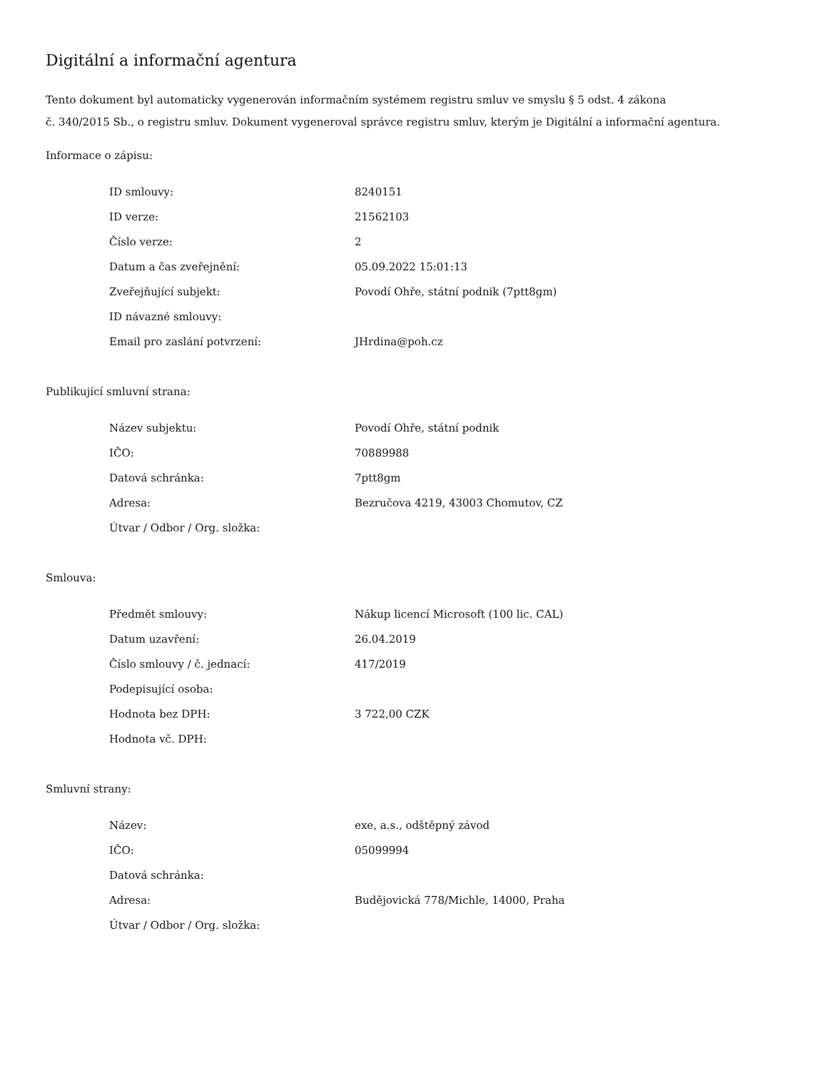Digitální a informační agentura
Tento dokument byl automaticky vygenerován informačním systémem registru smluv ve smyslu § 5 odst. 4 zákona
č. 340/2015 Sb., o registru smluv. Dokument vygeneroval správce registru smluv, kterým je Digitální a informační agentura.
Informace o zápisu:
| ID smlouvy: | 8240151 |
| ID verze: | 21562103 |
| Číslo verze: | 2 |
| Datum a čas zveřejnění: | 05.09.2022 15:01:13 |
| Zveřejňující subjekt: | Povodí Ohře, státní podnik (7ptt8gm) |
| ID návazné smlouvy: | |
| Email pro zaslání potvrzení: | JHrdina@poh.cz |
Publikující smluvní strana:
| Název subjektu: | Povodí Ohře, státní podnik |
| IČO: | 70889988 |
| Datová schránka: | 7ptt8gm |
| Adresa: | Bezručova 4219, 43003 Chomutov, CZ |
| Útvar / Odbor / Org. složka: | |
Smlouva:
| Předmět smlouvy: | Nákup licencí Microsoft (100 lic. CAL) |
| Datum uzavření: | 26.04.2019 |
| Číslo smlouvy / č. jednací: | 417/2019 |
| Podepisující osoba: | |
| Hodnota bez DPH: | 3 722,00 CZK |
| Hodnota vč. DPH: | |
Smluvní strany:
| Název: | exe, a.s., odštěpný závod |
| IČO: | 05099994 |
| Datová schránka: | |
| Adresa: | Budějovická 778/Michle, 14000, Praha |
| Útvar / Odbor / Org. složka: | |